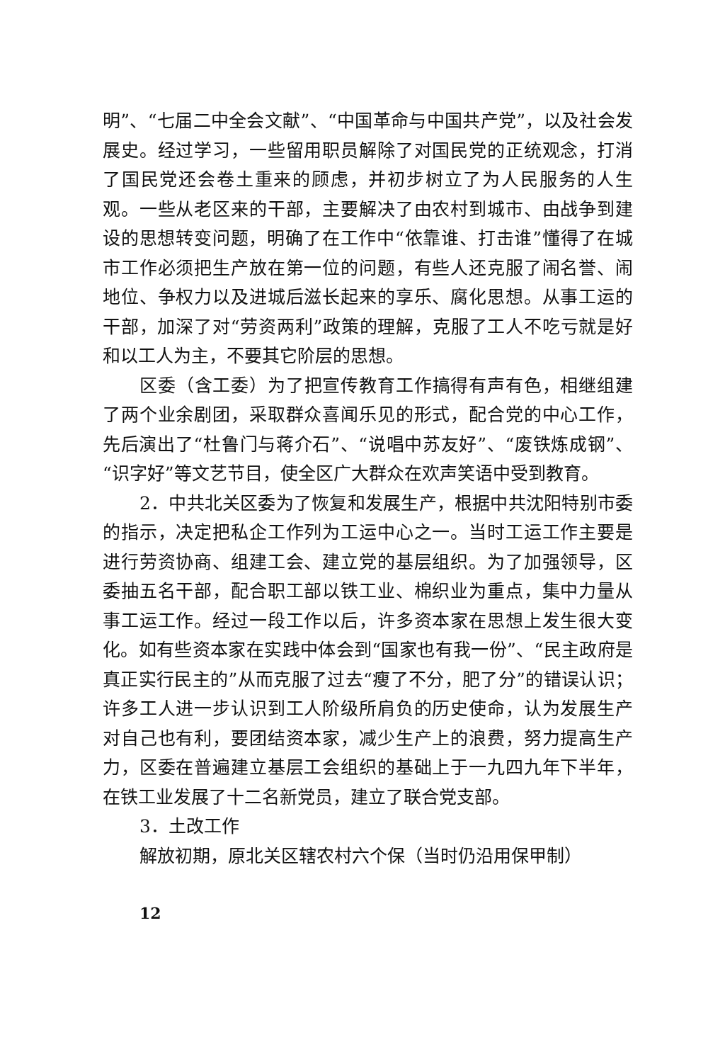明”、“七届二中全会文献”、“中国革命与中国共产党”，以及社会发展史。经过学习，一些留用职员解除了对国民党的正统观念，打消了国民党还会卷土重来的顾虑，并初步树立了为人民服务的人生观。一些从老区来的干部，主要解决了由农村到城市、由战争到建设的思想转变问题，明确了在工作中“依靠谁、打击谁”懂得了在城市工作必须把生产放在第一位的问题，有些人还克服了闹名誉、闹地位、争权力以及进城后滋长起来的享乐、腐化思想。从事工运的干部，加深了对“劳资两利”政策的理解，克服了工人不吃亏就是好和以工人为主，不要其它阶层的思想。
区委（含工委）为了把宣传教育工作搞得有声有色，相继组建了两个业余剧团，采取群众喜闻乐见的形式，配合党的中心工作，先后演出了“杜鲁门与蒋介石”、“说唱中苏友好”、“废铁炼成钢”、“识字好”等文艺节目，使全区广大群众在欢声笑语中受到教育。
2．中共北关区委为了恢复和发展生产，根据中共沈阳特别市委的指示，决定把私企工作列为工运中心之一。当时工运工作主要是进行劳资协商、组建工会、建立党的基层组织。为了加强领导，区委抽五名干部，配合职工部以铁工业、棉织业为重点，集中力量从事工运工作。经过一段工作以后，许多资本家在思想上发生很大变化。如有些资本家在实践中体会到“国家也有我一份”、“民主政府是真正实行民主的”从而克服了过去“瘦了不分，肥了分”的错误认识；许多工人进一步认识到工人阶级所肩负的历史使命，认为发展生产对自己也有利，要团结资本家，减少生产上的浪费，努力提高生产力，区委在普遍建立基层工会组织的基础上于一九四九年下半年，在铁工业发展了十二名新党员，建立了联合党支部。
3．土改工作
解放初期，原北关区辖农村六个保（当时仍沿用保甲制）
12